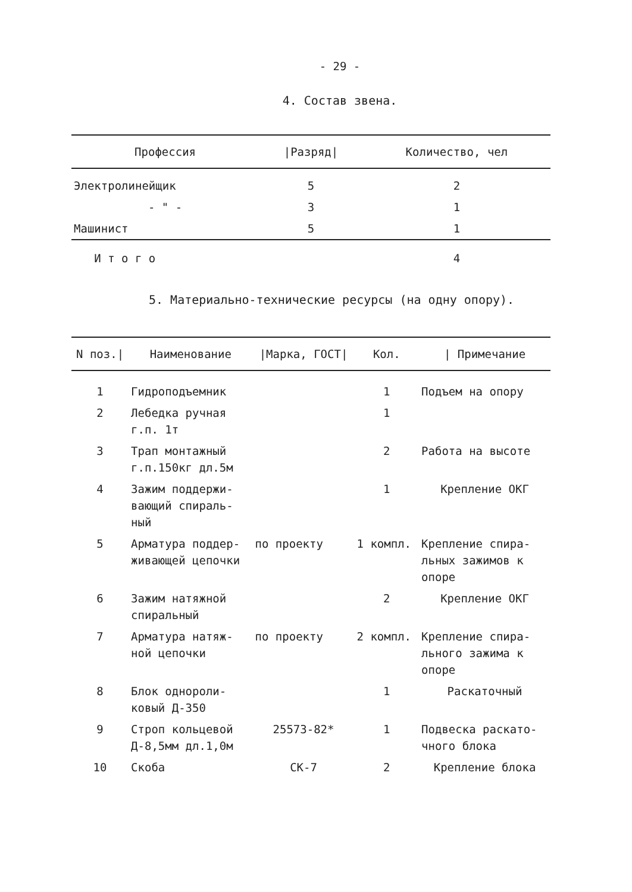- 29 -
4. Состав звена.
| Профессия | /Разряд/ | Количество, чел |
| --- | --- | --- |
| Электролинейщик | 5 | 2 |
| - " - | 3 | 1 |
| Машинист | 5 | 1 |
| И т о г о | | 4 |
5. Материально-технические ресурсы (на одну опору).
| N поз./ | Наименование | /Марка, ГОСТ/ | Кол. | / Примечание |
| --- | --- | --- | --- | --- |
| 1 | Гидроподъемник | | 1 | Подъем на опору |
| 2 | Лебедка ручная г.п. 1т | | 1 | |
| 3 | Трап монтажный г.п.150кг дл.5м | | 2 | Работа на высоте |
| 4 | Зажим поддержи- вающий спираль- ный | | 1 | Крепление ОКГ |
| 5 | Арматура поддер- живающей цепочки | по проекту | 1 компл. | Крепление спира- льных зажимов к опоре |
| 6 | Зажим натяжной спиральный | | 2 | Крепление ОКГ |
| 7 | Арматура натяж- ной цепочки | по проекту | 2 компл. | Крепление спира- льного зажима к опоре |
| 8 | Блок однороли- ковый Д-350 | | 1 | Раскаточный |
| 9 | Строп кольцевой Д-8,5мм дл.1,0м | 25573-82* | 1 | Подвеска раскато- чного блока |
| 10 | Скоба | СК-7 | 2 | Крепление блока |